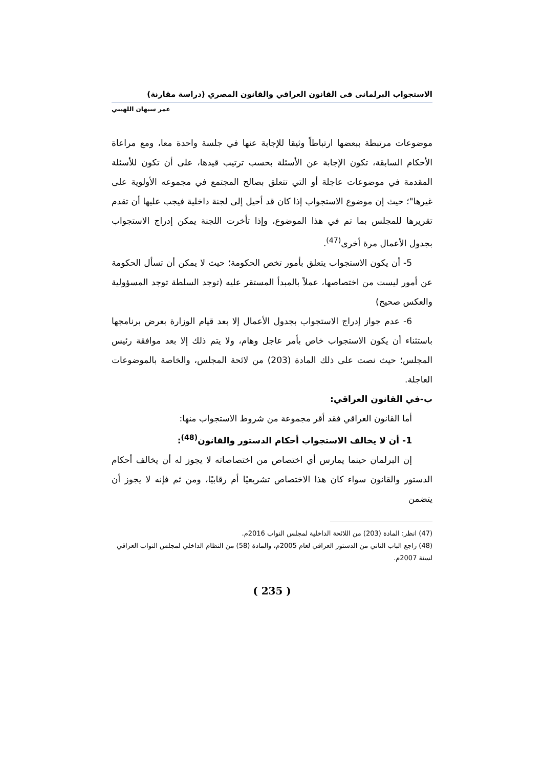الاستجواب البرلمانى فى القانون العراقي والقانون المصري (دراسة مقارنة)
عمر سبهان اللهيبي
موضوعات مرتبطة ببعضها ارتباطاً وثيقا للإجابة عنها في جلسة واحدة معا، ومع مراعاة الأحكام السابقة، تكون الإجابة عن الأسئلة بحسب ترتيب قيدها، على أن تكون للأسئلة المقدمة في موضوعات عاجلة أو التي تتعلق بصالح المجتمع في مجموعه الأولوية على غيرها"؛ حيث إن موضوع الاستجواب إذا كان قد أحيل إلى لجنة داخلية فيجب عليها أن تقدم تقريرها للمجلس بما تم في هذا الموضوع، وإذا تأخرت اللجنة يمكن إدراج الاستجواب بجدول الأعمال مرة أخرى<sup>(47)</sup>.
5- أن يكون الاستجواب يتعلق بأمور تخص الحكومة؛ حيث لا يمكن أن تسأل الحكومة عن أمور ليست من اختصاصها، عملاً بالمبدأ المستقر عليه (توجد السلطة توجد المسؤولية والعكس صحيح)
6- عدم جواز إدراج الاستجواب بجدول الأعمال إلا بعد قيام الوزارة بعرض برنامجها باستثناء أن يكون الاستجواب خاص بأمر عاجل وهام، ولا يتم ذلك إلا بعد موافقة رئيس المجلس؛ حيث نصت على ذلك المادة (203) من لائحة المجلس، والخاصة بالموضوعات العاجلة.
ب-في القانون العراقي:
أما القانون العراقي فقد أقر مجموعة من شروط الاستجواب منها:
1- أن لا يخالف الاستجواب أحكام الدستور والقانون<sup>(48)</sup>:
إن البرلمان حينما يمارس أي اختصاص من اختصاصاته لا يجوز له أن يخالف أحكام الدستور والقانون سواء كان هذا الاختصاص تشريعيًا أم رقابيًا، ومن ثم فإنه لا يجوز أن يتضمن
(47) انظر: المادة (203) من اللائحة الداخلية لمجلس النواب 2016م.
(48) راجع الباب الثاني من الدستور العراقي لعام 2005م، والمادة (58) من النظام الداخلي لمجلس النواب العراقي لسنة 2007م.
( 235 )